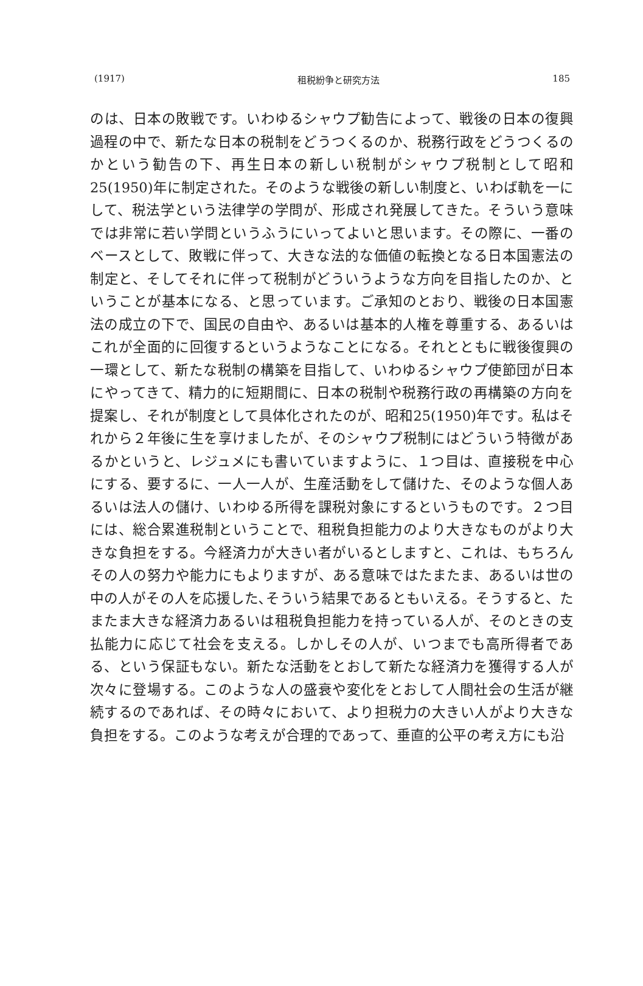(1917) 租税紛争と研究方法 185
のは、日本の敗戦です。いわゆるシャウプ勧告によって、戦後の日本の復興過程の中で、新たな日本の税制をどうつくるのか、税務行政をどうつくるのかという勧告の下、再生日本の新しい税制がシャウプ税制として昭和25(1950)年に制定された。そのような戦後の新しい制度と、いわば軌を一にして、税法学という法律学の学問が、形成され発展してきた。そういう意味では非常に若い学問というふうにいってよいと思います。その際に、一番のベースとして、敗戦に伴って、大きな法的な価値の転換となる日本国憲法の制定と、そしてそれに伴って税制がどういうような方向を目指したのか、ということが基本になる、と思っています。ご承知のとおり、戦後の日本国憲法の成立の下で、国民の自由や、あるいは基本的人権を尊重する、あるいはこれが全面的に回復するというようなことになる。それとともに戦後復興の一環として、新たな税制の構築を目指して、いわゆるシャウプ使節団が日本にやってきて、精力的に短期間に、日本の税制や税務行政の再構築の方向を提案し、それが制度として具体化されたのが、昭和25(1950)年です。私はそれから２年後に生を享けましたが、そのシャウプ税制にはどういう特徴があるかというと、レジュメにも書いていますように、１つ目は、直接税を中心にする、要するに、一人一人が、生産活動をして儲けた、そのような個人あるいは法人の儲け、いわゆる所得を課税対象にするというものです。２つ目には、総合累進税制ということで、租税負担能力のより大きなものがより大きな負担をする。今経済力が大きい者がいるとしますと、これは、もちろんその人の努力や能力にもよりますが、ある意味ではたまたま、あるいは世の中の人がその人を応援した､そういう結果であるともいえる。そうすると、たまたま大きな経済力あるいは租税負担能力を持っている人が、そのときの支払能力に応じて社会を支える。しかしその人が、いつまでも高所得者である、という保証もない。新たな活動をとおして新たな経済力を獲得する人が次々に登場する。このような人の盛衰や変化をとおして人間社会の生活が継続するのであれば、その時々において、より担税力の大きい人がより大きな負担をする。このような考えが合理的であって、垂直的公平の考え方にも沿